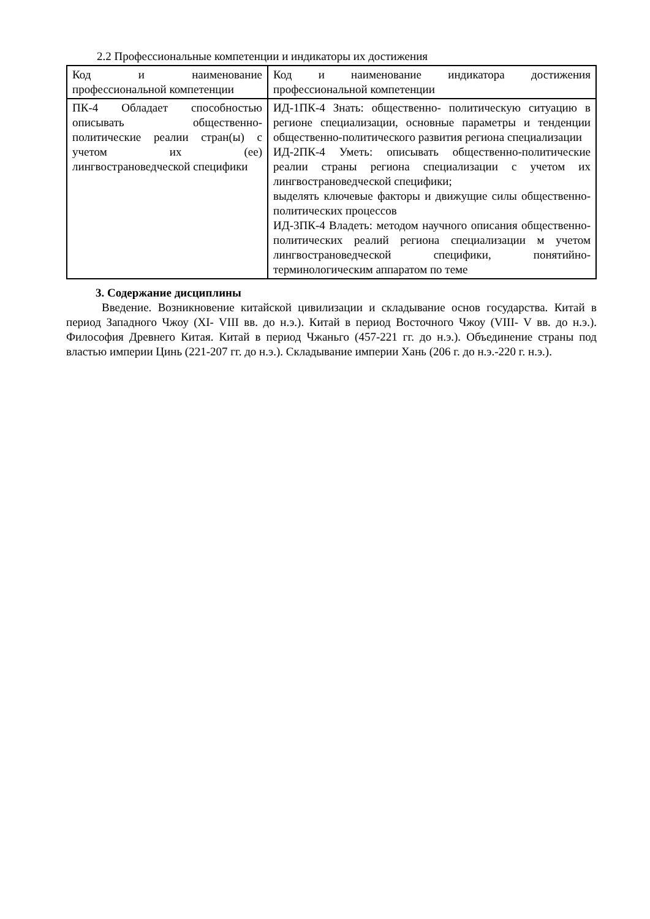2.2 Профессиональные компетенции и индикаторы их достижения
| Код и наименование профессиональной компетенции | Код и наименование индикатора достижения профессиональной компетенции |
| ПК-4 Обладает способностью описывать общественно-политические реалии стран(ы) с учетом их (ее) лингвострановедческой специфики | ИД-1ПК-4 Знать: общественно- политическую ситуацию в регионе специализации, основные параметры и тенденции общественно-политического развития региона специализации ИД-2ПК-4 Уметь: описывать общественно-политические реалии страны региона специализации с учетом их лингвострановедческой специфики; выделять ключевые факторы и движущие силы общественно-политических процессов ИД-3ПК-4 Владеть: методом научного описания общественно- политических реалий региона специализации м учетом лингвострановедческой специфики, понятийно- терминологическим аппаратом по теме |
3. Содержание дисциплины
Введение. Возникновение китайской цивилизации и складывание основ государства. Китай в период Западного Чжоу (XI- VIII вв. до н.э.). Китай в период Восточного Чжоу (VIII- V вв. до н.э.). Философия Древнего Китая. Китай в период Чжаньго (457-221 гг. до н.э.). Объединение страны под властью империи Цинь (221-207 гг. до н.э.). Складывание империи Хань (206 г. до н.э.-220 г. н.э.).